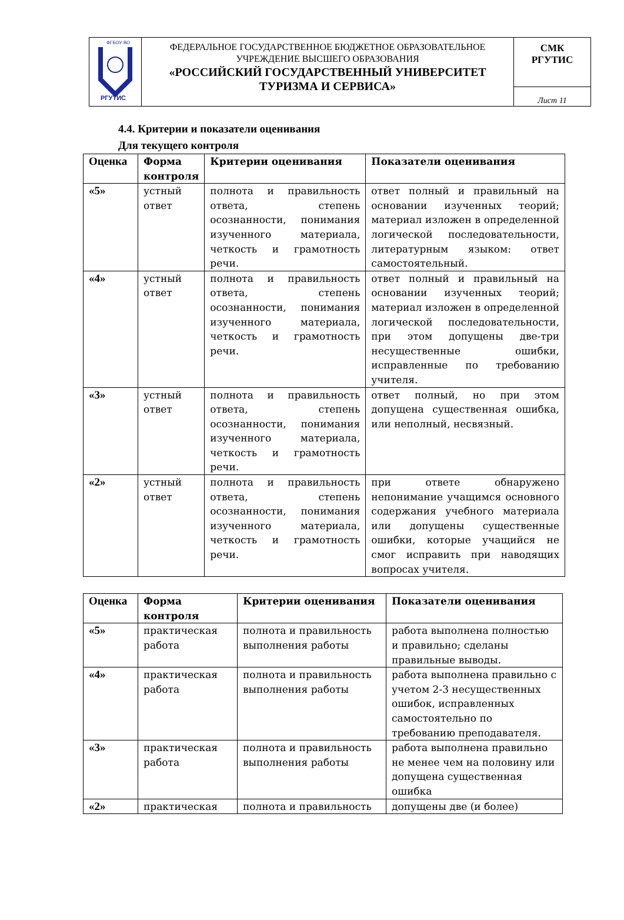| ФГБОУ ВО РГУТИС | ФЕДЕРАЛЬНОЕ ГОСУДАРСТВЕННОЕ БЮДЖЕТНОЕ ОБРАЗОВАТЕЛЬНОЕ УЧРЕЖДЕНИЕ ВЫСШЕГО ОБРАЗОВАНИЯ «РОССИЙСКИЙ ГОСУДАРСТВЕННЫЙ УНИВЕРСИТЕТ ТУРИЗМА И СЕРВИСА» | СМК РГУТИС |
| | | Лист 11 |
4.4. Критерии и показатели оценивания
Для текущего контроля
| Оценка | Форма контроля | Критерии оценивания | Показатели оценивания |
| --- | --- | --- | --- |
| «5» | устный ответ | полнота и правильность ответа, степень осознанности, понимания изученного материала, четкость и грамотность речи. | ответ полный и правильный на основании изученных теорий; материал изложен в определенной логической последовательности, литературным языком: ответ самостоятельный. |
| «4» | устный ответ | полнота и правильность ответа, степень осознанности, понимания изученного материала, четкость и грамотность речи. | ответ полный и правильный на основании изученных теорий; материал изложен в определенной логической последовательности, при этом допущены две-три несущественные ошибки, исправленные по требованию учителя. |
| «3» | устный ответ | полнота и правильность ответа, степень осознанности, понимания изученного материала, четкость и грамотность речи. | ответ полный, но при этом допущена существенная ошибка, или неполный, несвязный. |
| «2» | устный ответ | полнота и правильность ответа, степень осознанности, понимания изученного материала, четкость и грамотность речи. | при ответе обнаружено непонимание учащимся основного содержания учебного материала или допущены существенные ошибки, которые учащийся не смог исправить при наводящих вопросах учителя. |
| Оценка | Форма контроля | Критерии оценивания | Показатели оценивания |
| --- | --- | --- | --- |
| «5» | практическая работа | полнота и правильность выполнения работы | работа выполнена полностью и правильно; сделаны правильные выводы. |
| «4» | практическая работа | полнота и правильность выполнения работы | работа выполнена правильно с учетом 2-3 несущественных ошибок, исправленных самостоятельно по требованию преподавателя. |
| «3» | практическая работа | полнота и правильность выполнения работы | работа выполнена правильно не менее чем на половину или допущена существенная ошибка |
| «2» | практическая | полнота и правильность | допущены две (и более) |